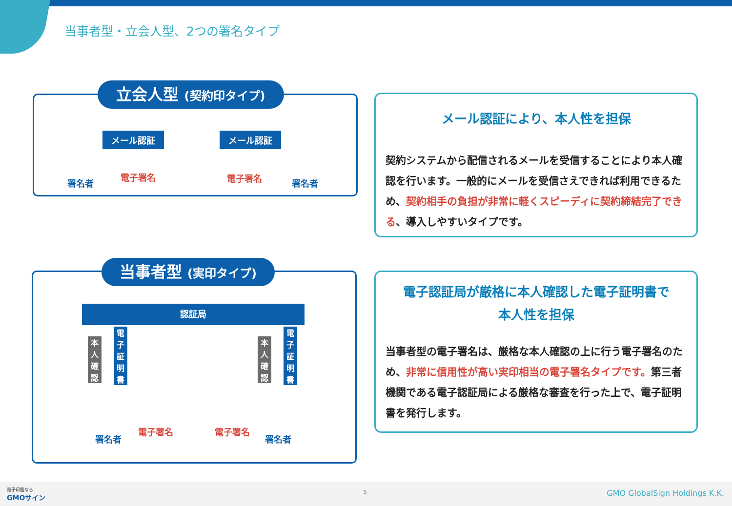当事者型・立会人型、2つの署名タイプ
立会人型 (契約印タイプ)
メール認証 メール認証
署名者
電子署名 電子署名 署名者
当事者型 (実印タイプ)
認証局
本人確認
電子証明書
本人確認
電子証明書
署名者
電子署名 電子署名
署名者
メール認証により、本人性を担保
契約システムから配信されるメールを受信することにより本人確認を行います。一般的にメールを受信さえできれば利用できるため、契約相手の負担が非常に軽くスピーディに契約締結完了できる、導入しやすいタイプです。
電子認証局が厳格に本人確認した電子証明書で
本人性を担保
当事者型の電子署名は、厳格な本人確認の上に行う電子署名のため、非常に信用性が高い実印相当の電子署名タイプです。第三者機関である電子認証局による厳格な審査を行った上で、電子証明書を発行します。
電子印鑑なら
GMOサイン
5 GMO GlobalSign Holdings K.K.